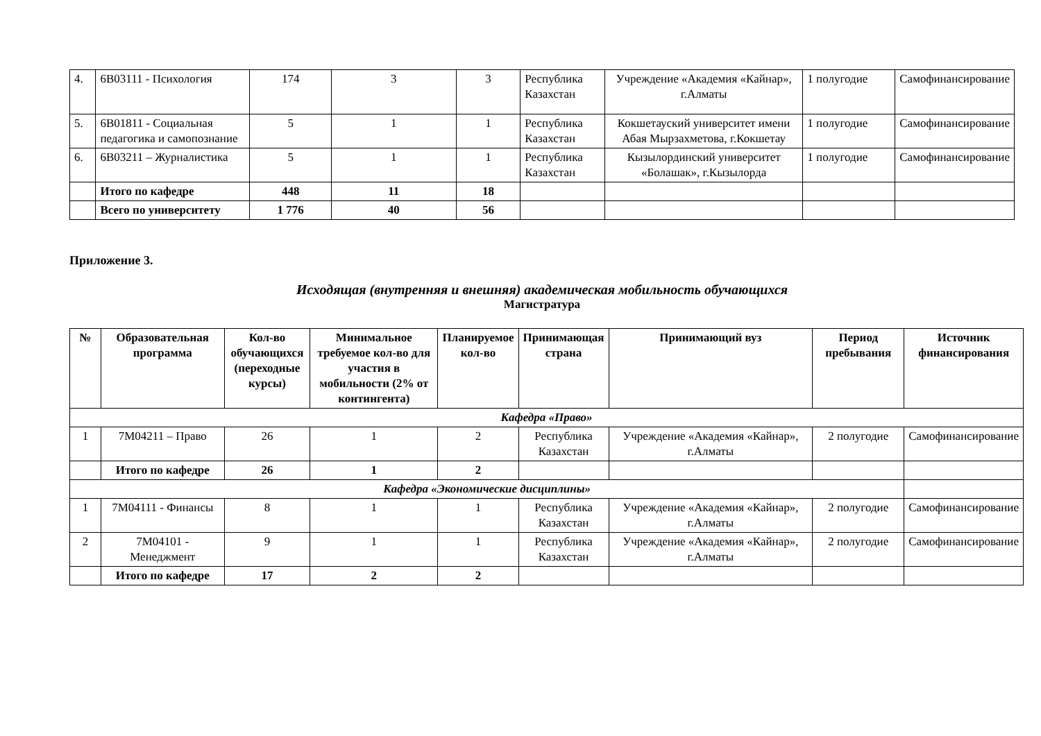| 4. | 6B03111 - Психология | 174 | 3 | 3 | Республика Казахстан | Учреждение «Академия «Кайнар», г.Алматы | 1 полугодие | Самофинансирование |
| 5. | 6B01811 - Социальная педагогика и самопознание | 5 | 1 | 1 | Республика Казахстан | Кокшетауский университет имени Абая Мырзахметова, г.Кокшетау | 1 полугодие | Самофинансирование |
| 6. | 6B03211 – Журналистика | 5 | 1 | 1 | Республика Казахстан | Кызылординский университет «Болашак», г.Кызылорда | 1 полугодие | Самофинансирование |
| | Итого по кафедре | 448 | 11 | 18 | | | | |
| | Всего по университету | 1 776 | 40 | 56 | | | | |
Приложение 3.
Исходящая (внутренняя и внешняя) академическая мобильность обучающихся
Магистратура
| № | Образовательная программа | Кол-во обучающихся (переходные курсы) | Минимальное требуемое кол-во для участия в мобильности (2% от контингента) | Планируемое кол-во | Принимающая страна | Принимающий вуз | Период пребывания | Источник финансирования |
| --- | --- | --- | --- | --- | --- | --- | --- | --- |
| Кафедра «Право» | | | | | | | | |
| 1 | 7M04211 – Право | 26 | 1 | 2 | Республика Казахстан | Учреждение «Академия «Кайнар», г.Алматы | 2 полугодие | Самофинансирование |
| | Итого по кафедре | 26 | 1 | 2 | | | | |
| Кафедра «Экономические дисциплины» | | | | | | | | |
| 1 | 7M04111 - Финансы | 8 | 1 | 1 | Республика Казахстан | Учреждение «Академия «Кайнар», г.Алматы | 2 полугодие | Самофинансирование |
| 2 | 7M04101 - Менеджмент | 9 | 1 | 1 | Республика Казахстан | Учреждение «Академия «Кайнар», г.Алматы | 2 полугодие | Самофинансирование |
| | Итого по кафедре | 17 | 2 | 2 | | | | |